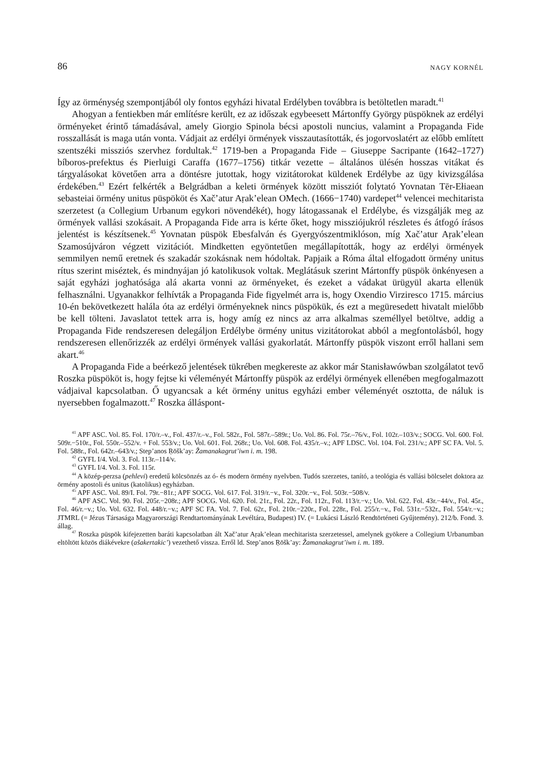86 NAGY KORNÉL
Így az örménység szempontjából oly fontos egyházi hivatal Erdélyben továbbra is betöltetlen maradt.<sup>41</sup>
Ahogyan a fentiekben már említésre került, ez az időszak egybeesett Mártonffy György püspöknek az erdélyi örményeket érintő támadásával, amely Giorgio Spinola bécsi apostoli nuncius, valamint a Propaganda Fide rosszallását is maga után vonta. Vádjait az erdélyi örmények visszautasították, és jogorvoslatért az előbb említett szentszéki missziós szervhez fordultak.<sup>42</sup> 1719-ben a Propaganda Fide – Giuseppe Sacripante (1642–1727) bíboros-prefektus és Pierluigi Caraffa (1677–1756) titkár vezette – általános ülésén hosszas vitákat és tárgyalásokat követően arra a döntésre jutottak, hogy vizitátorokat küldenek Erdélybe az ügy kivizsgálása érdekében.<sup>43</sup> Ezért felkérték a Belgrádban a keleti örmények között missziót folytató Yovnatan Tēr-Ełiaean sebasteiai örmény unitus püspököt és Xačʼatur Aṛakʼelean OMech. (1666−1740) vardepet<sup>44</sup> velencei mechitarista szerzetest (a Collegium Urbanum egykori növendékét), hogy látogassanak el Erdélybe, és vizsgálják meg az örmények vallási szokásait. A Propaganda Fide arra is kérte őket, hogy missziójukról részletes és átfogó írásos jelentést is készítsenek.<sup>45</sup> Yovnatan püspök Ebesfalván és Gyergyószentmiklóson, míg Xačʼatur Aṛakʼelean Szamosújváron végzett vizitációt. Mindketten egyöntetűen megállapították, hogy az erdélyi örmények semmilyen nemű eretnek és szakadár szokásnak nem hódoltak. Papjaik a Róma által elfogadott örmény unitus rítus szerint miséztek, és mindnyájan jó katolikusok voltak. Meglátásuk szerint Mártonffy püspök önkényesen a saját egyházi joghatósága alá akarta vonni az örményeket, és ezeket a vádakat ürügyül akarta ellenük felhasználni. Ugyanakkor felhívták a Propaganda Fide figyelmét arra is, hogy Oxendio Virziresco 1715. március 10-én bekövetkezett halála óta az erdélyi örményeknek nincs püspökük, és ezt a megüresedett hivatalt mielőbb be kell tölteni. Javaslatot tettek arra is, hogy amíg ez nincs az arra alkalmas személlyel betöltve, addig a Propaganda Fide rendszeresen delegáljon Erdélybe örmény unitus vizitátorokat abból a megfontolásból, hogy rendszeresen ellenőrizzék az erdélyi örmények vallási gyakorlatát. Mártonffy püspök viszont erről hallani sem akart.<sup>46</sup>
A Propaganda Fide a beérkező jelentések tükrében megkereste az akkor már Stanisławówban szolgálatot tevő Roszka püspököt is, hogy fejtse ki véleményét Mártonffy püspök az erdélyi örmények ellenében megfogalmazott vádjaival kapcsolatban. Ő ugyancsak a két örmény unitus egyházi ember véleményét osztotta, de náluk is nyersebben fogalmazott.<sup>47</sup> Roszka álláspont-
<sup>41</sup> APF ASC. Vol. 85. Fol. 170/r.–v., Fol. 437/r.–v., Fol. 582r., Fol. 587r.–589r.; Uo. Vol. 86. Fol. 75r.–76/v., Fol. 102r.–103/v.; SOCG. Vol. 600. Fol. 509r.−510r., Fol. 550r.–552/v. + Fol. 553/v.; Uo. Vol. 601. Fol. 268r.; Uo. Vol. 608. Fol. 435/r.–v.; APF LDSC. Vol. 104. Fol. 231/v.; APF SC FA. Vol. 5. Fol. 588r., Fol. 642r.–643/v.; Stepʼanos Ṛōškʼay: Žamanakagrutʼiwn i. m. 198.
<sup>42</sup> GYFL I/4. Vol. 3. Fol. 113r.–114/v.
<sup>43</sup> GYFL I/4. Vol. 3. Fol. 115r.
<sup>44</sup> A közép-perzsa (pehlevi) eredetű kölcsönzés az ó- és modern örmény nyelvben. Tudós szerzetes, tanító, a teológia és vallási bölcselet doktora az örmény apostoli és unitus (katolikus) egyházban.
<sup>45</sup> APF ASC. Vol. 89/I. Fol. 79r.−81r.; APF SOCG. Vol. 617. Fol. 319/r.−v., Fol. 320r.−v., Fol. 503r.−508/v.
<sup>46</sup> APF ASC. Vol. 90. Fol. 205r.−208r.; APF SOCG. Vol. 620. Fol. 21r., Fol. 22r., Fol. 112r., Fol. 113/r.−v.; Uo. Vol. 622. Fol. 43r.−44/v., Fol. 45r., Fol. 46/r.−v.; Uo. Vol. 632. Fol. 448/r.−v.; APF SC FA. Vol. 7. Fol. 62r., Fol. 210r.−220r., Fol. 228r., Fol. 255/r.−v., Fol. 531r.−532r., Fol. 554/r.−v.; JTMRL (= Jézus Társasága Magyarországi Rendtartományának Levéltára, Budapest) IV. (= Lukácsi László Rendtörténeti Gyűjtemény). 212/b. Fond. 3. állag.
<sup>47</sup> Roszka püspök kifejezetten baráti kapcsolatban ált Xačʼatur Aṛakʼelean mechitarista szerzetessel, amelynek gyökere a Collegium Urbanumban eltöltött közös diákévekre (ašakertakicʼ) vezethető vissza. Erről ld. Stepʼanos Ṛōškʼay: Žamanakagrutʼiwn i. m. 189.